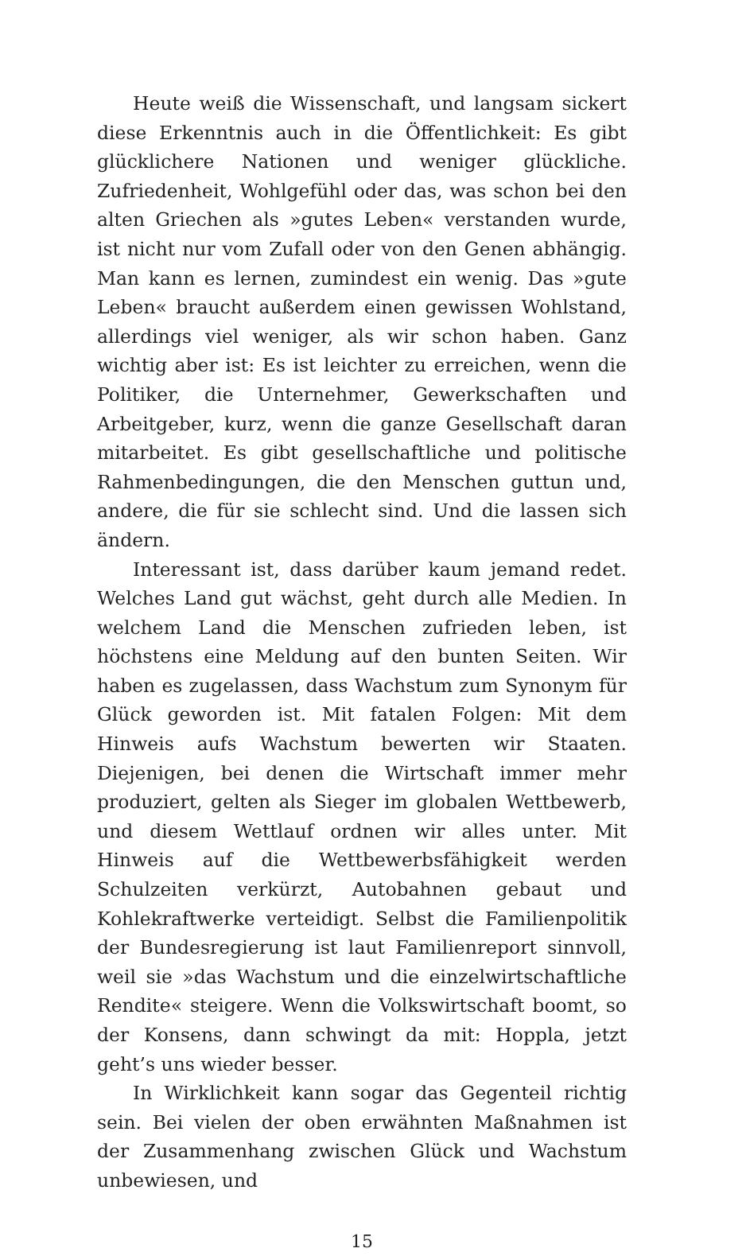Heute weiß die Wissenschaft, und langsam sickert diese Erkenntnis auch in die Öffentlichkeit: Es gibt glücklichere Nationen und weniger glückliche. Zufriedenheit, Wohlgefühl oder das, was schon bei den alten Griechen als »gutes Leben« verstanden wurde, ist nicht nur vom Zufall oder von den Genen abhängig. Man kann es lernen, zumindest ein wenig. Das »gute Leben« braucht außerdem einen gewissen Wohlstand, allerdings viel weniger, als wir schon haben. Ganz wichtig aber ist: Es ist leichter zu erreichen, wenn die Politiker, die Unternehmer, Gewerkschaften und Arbeitgeber, kurz, wenn die ganze Gesellschaft daran mitarbeitet. Es gibt gesellschaftliche und politische Rahmenbedingungen, die den Menschen guttun und, andere, die für sie schlecht sind. Und die lassen sich ändern.
Interessant ist, dass darüber kaum jemand redet. Welches Land gut wächst, geht durch alle Medien. In welchem Land die Menschen zufrieden leben, ist höchstens eine Meldung auf den bunten Seiten. Wir haben es zugelassen, dass Wachstum zum Synonym für Glück geworden ist. Mit fatalen Folgen: Mit dem Hinweis aufs Wachstum bewerten wir Staaten. Diejenigen, bei denen die Wirtschaft immer mehr produziert, gelten als Sieger im globalen Wettbewerb, und diesem Wettlauf ordnen wir alles unter. Mit Hinweis auf die Wettbewerbsfähigkeit werden Schulzeiten verkürzt, Autobahnen gebaut und Kohlekraftwerke verteidigt. Selbst die Familienpolitik der Bundesregierung ist laut Familienreport sinnvoll, weil sie »das Wachstum und die einzelwirtschaftliche Rendite« steigere. Wenn die Volkswirtschaft boomt, so der Konsens, dann schwingt da mit: Hoppla, jetzt geht’s uns wieder besser.
In Wirklichkeit kann sogar das Gegenteil richtig sein. Bei vielen der oben erwähnten Maßnahmen ist der Zusammenhang zwischen Glück und Wachstum unbewiesen, und
15